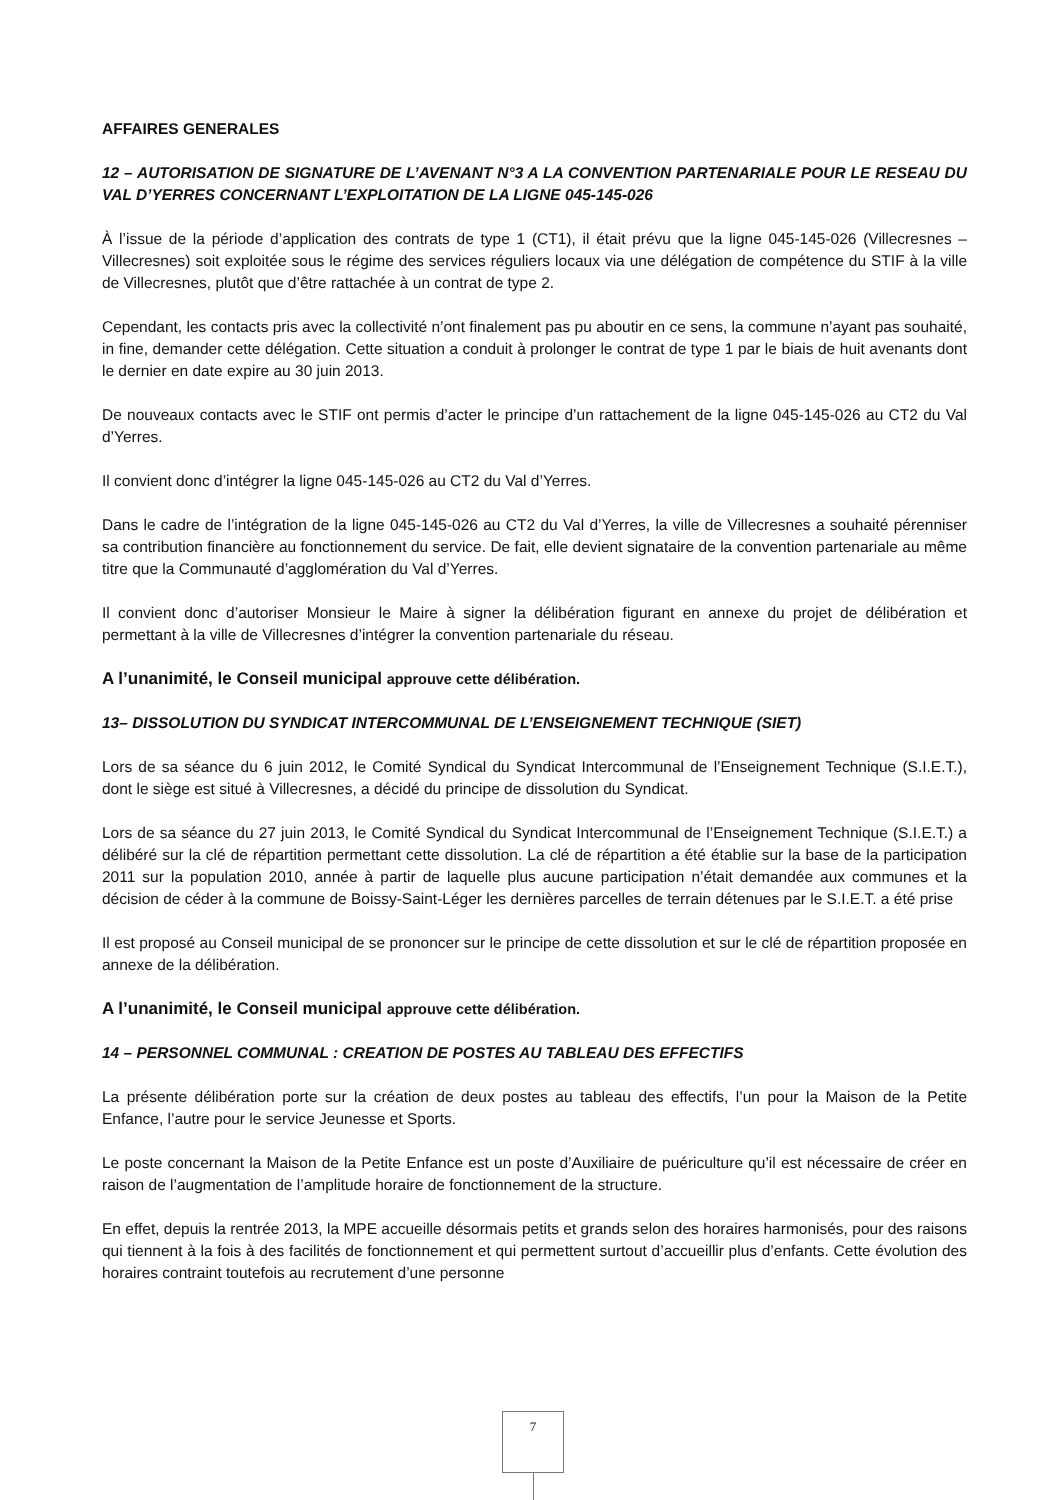AFFAIRES GENERALES
12 – AUTORISATION DE SIGNATURE DE L’AVENANT N°3 A LA CONVENTION PARTENARIALE POUR LE RESEAU DU VAL D’YERRES CONCERNANT L’EXPLOITATION DE LA LIGNE 045-145-026
À l’issue de la période d’application des contrats de type 1 (CT1), il était prévu que la ligne 045-145-026 (Villecresnes – Villecresnes) soit exploitée sous le régime des services réguliers locaux via une délégation de compétence du STIF à la ville de Villecresnes, plutôt que d’être rattachée à un contrat de type 2.
Cependant, les contacts pris avec la collectivité n’ont finalement pas pu aboutir en ce sens, la commune n’ayant pas souhaité, in fine, demander cette délégation. Cette situation a conduit à prolonger le contrat de type 1 par le biais de huit avenants dont le dernier en date expire au 30 juin 2013.
De nouveaux contacts avec le STIF ont permis d’acter le principe d’un rattachement de la ligne 045-145-026 au CT2 du Val d’Yerres.
Il convient donc d’intégrer la ligne 045-145-026 au CT2 du Val d’Yerres.
Dans le cadre de l’intégration de la ligne 045-145-026 au CT2 du Val d’Yerres, la ville de Villecresnes a souhaité pérenniser sa contribution financière au fonctionnement du service. De fait, elle devient signataire de la convention partenariale au même titre que la Communauté d’agglomération du Val d’Yerres.
Il convient donc d’autoriser Monsieur le Maire à signer la délibération figurant en annexe du projet de délibération et permettant à la ville de Villecresnes d’intégrer la convention partenariale du réseau.
A l’unanimité, le Conseil municipal approuve cette délibération.
13– DISSOLUTION DU SYNDICAT INTERCOMMUNAL DE L’ENSEIGNEMENT TECHNIQUE (SIET)
Lors de sa séance du 6 juin 2012, le Comité Syndical du Syndicat Intercommunal de l’Enseignement Technique (S.I.E.T.), dont le siège est situé à Villecresnes, a décidé du principe de dissolution du Syndicat.
Lors de sa séance du 27 juin 2013, le Comité Syndical du Syndicat Intercommunal de l’Enseignement Technique (S.I.E.T.) a délibéré sur la clé de répartition permettant cette dissolution. La clé de répartition a été établie sur la base de la participation 2011 sur la population 2010, année à partir de laquelle plus aucune participation n’était demandée aux communes et la décision de céder à la commune de Boissy-Saint-Léger les dernières parcelles de terrain détenues par le S.I.E.T. a été prise
Il est proposé au Conseil municipal de se prononcer sur le principe de cette dissolution et sur le clé de répartition proposée en annexe de la délibération.
A l’unanimité, le Conseil municipal approuve cette délibération.
14 – PERSONNEL COMMUNAL : CREATION DE POSTES AU TABLEAU DES EFFECTIFS
La présente délibération porte sur la création de deux postes au tableau des effectifs, l’un pour la Maison de la Petite Enfance, l’autre pour le service Jeunesse et Sports.
Le poste concernant la Maison de la Petite Enfance est un poste d’Auxiliaire de puériculture qu’il est nécessaire de créer en raison de l’augmentation de l’amplitude horaire de fonctionnement de la structure.
En effet, depuis la rentrée 2013, la MPE accueille désormais petits et grands selon des horaires harmonisés, pour des raisons qui tiennent à la fois à des facilités de fonctionnement et qui permettent surtout d’accueillir plus d’enfants. Cette évolution des horaires contraint toutefois au recrutement d’une personne
7